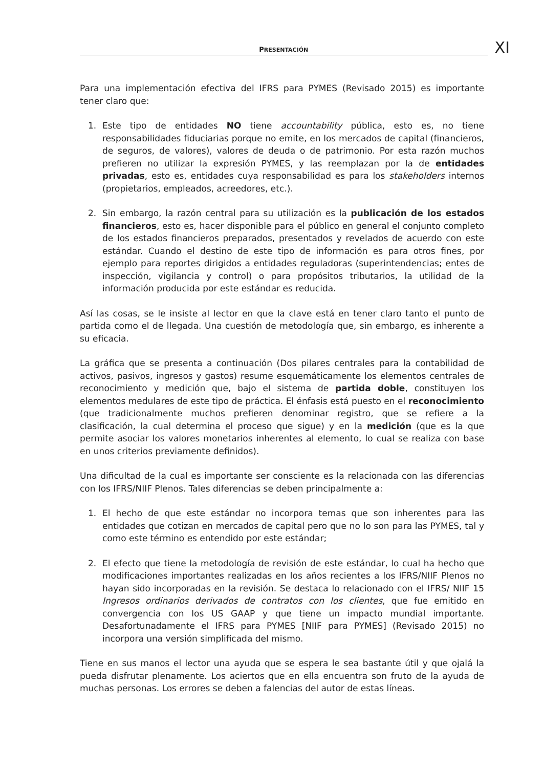PRESENTACIÓN
XI
Para una implementación efectiva del IFRS para PYMES (Revisado 2015) es importante tener claro que:
1. Este tipo de entidades NO tiene accountability pública, esto es, no tiene responsabilidades fiduciarias porque no emite, en los mercados de capital (financieros, de seguros, de valores), valores de deuda o de patrimonio. Por esta razón muchos prefieren no utilizar la expresión PYMES, y las reemplazan por la de entidades privadas, esto es, entidades cuya responsabilidad es para los stakeholders internos (propietarios, empleados, acreedores, etc.).
2. Sin embargo, la razón central para su utilización es la publicación de los estados financieros, esto es, hacer disponible para el público en general el conjunto completo de los estados financieros preparados, presentados y revelados de acuerdo con este estándar. Cuando el destino de este tipo de información es para otros fines, por ejemplo para reportes dirigidos a entidades reguladoras (superintendencias; entes de inspección, vigilancia y control) o para propósitos tributarios, la utilidad de la información producida por este estándar es reducida.
Así las cosas, se le insiste al lector en que la clave está en tener claro tanto el punto de partida como el de llegada. Una cuestión de metodología que, sin embargo, es inherente a su eficacia.
La gráfica que se presenta a continuación (Dos pilares centrales para la contabilidad de activos, pasivos, ingresos y gastos) resume esquemáticamente los elementos centrales de reconocimiento y medición que, bajo el sistema de partida doble, constituyen los elementos medulares de este tipo de práctica. El énfasis está puesto en el reconocimiento (que tradicionalmente muchos prefieren denominar registro, que se refiere a la clasificación, la cual determina el proceso que sigue) y en la medición (que es la que permite asociar los valores monetarios inherentes al elemento, lo cual se realiza con base en unos criterios previamente definidos).
Una dificultad de la cual es importante ser consciente es la relacionada con las diferencias con los IFRS/NIIF Plenos. Tales diferencias se deben principalmente a:
1. El hecho de que este estándar no incorpora temas que son inherentes para las entidades que cotizan en mercados de capital pero que no lo son para las PYMES, tal y como este término es entendido por este estándar;
2. El efecto que tiene la metodología de revisión de este estándar, lo cual ha hecho que modificaciones importantes realizadas en los años recientes a los IFRS/NIIF Plenos no hayan sido incorporadas en la revisión. Se destaca lo relacionado con el IFRS/ NIIF 15 Ingresos ordinarios derivados de contratos con los clientes, que fue emitido en convergencia con los US GAAP y que tiene un impacto mundial importante. Desafortunadamente el IFRS para PYMES [NIIF para PYMES] (Revisado 2015) no incorpora una versión simplificada del mismo.
Tiene en sus manos el lector una ayuda que se espera le sea bastante útil y que ojalá la pueda disfrutar plenamente. Los aciertos que en ella encuentra son fruto de la ayuda de muchas personas. Los errores se deben a falencias del autor de estas líneas.